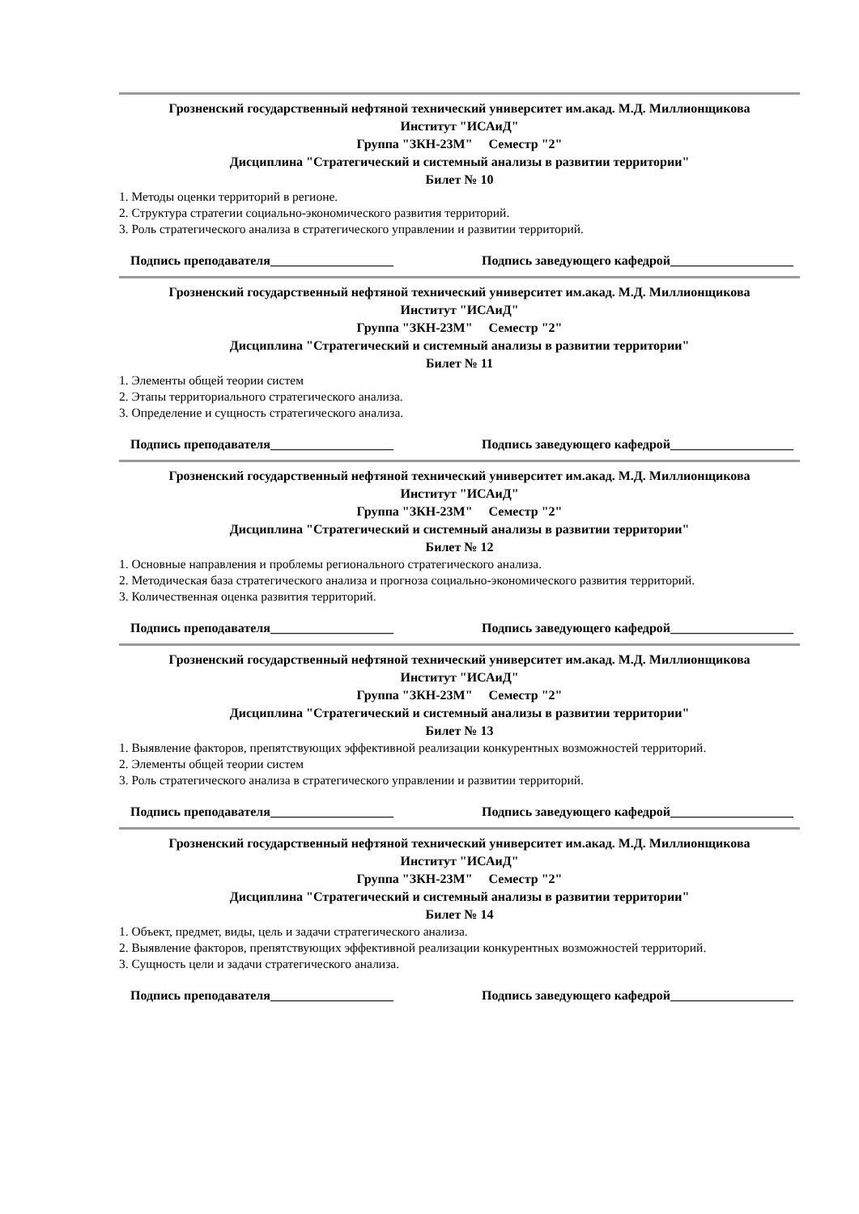Грозненский государственный нефтяной технический университет им.акад. М.Д. Миллионщикова
Институт "ИСАиД"
Группа "ЗКН-23М" Семестр "2"
Дисциплина "Стратегический и системный анализы в развитии территории"
Билет № 10
1. Методы оценки территорий в регионе.
2. Структура стратегии социально-экономического развития территорий.
3. Роль стратегического анализа в стратегического управлении и развитии территорий.
Подпись преподавателя___________________ Подпись заведующего кафедрой___________________
Грозненский государственный нефтяной технический университет им.акад. М.Д. Миллионщикова
Институт "ИСАиД"
Группа "ЗКН-23М" Семестр "2"
Дисциплина "Стратегический и системный анализы в развитии территории"
Билет № 11
1. Элементы общей теории систем
2. Этапы территориального стратегического анализа.
3. Определение и сущность стратегического анализа.
Подпись преподавателя___________________ Подпись заведующего кафедрой___________________
Грозненский государственный нефтяной технический университет им.акад. М.Д. Миллионщикова
Институт "ИСАиД"
Группа "ЗКН-23М" Семестр "2"
Дисциплина "Стратегический и системный анализы в развитии территории"
Билет № 12
1. Основные направления и проблемы регионального стратегического анализа.
2. Методическая база стратегического анализа и прогноза социально-экономического развития территорий.
3. Количественная оценка развития территорий.
Подпись преподавателя___________________ Подпись заведующего кафедрой___________________
Грозненский государственный нефтяной технический университет им.акад. М.Д. Миллионщикова
Институт "ИСАиД"
Группа "ЗКН-23М" Семестр "2"
Дисциплина "Стратегический и системный анализы в развитии территории"
Билет № 13
1. Выявление факторов, препятствующих эффективной реализации конкурентных возможностей территорий.
2. Элементы общей теории систем
3. Роль стратегического анализа в стратегического управлении и развитии территорий.
Подпись преподавателя___________________ Подпись заведующего кафедрой___________________
Грозненский государственный нефтяной технический университет им.акад. М.Д. Миллионщикова
Институт "ИСАиД"
Группа "ЗКН-23М" Семестр "2"
Дисциплина "Стратегический и системный анализы в развитии территории"
Билет № 14
1. Объект, предмет, виды, цель и задачи стратегического анализа.
2. Выявление факторов, препятствующих эффективной реализации конкурентных возможностей территорий.
3. Сущность цели и задачи стратегического анализа.
Подпись преподавателя___________________ Подпись заведующего кафедрой___________________